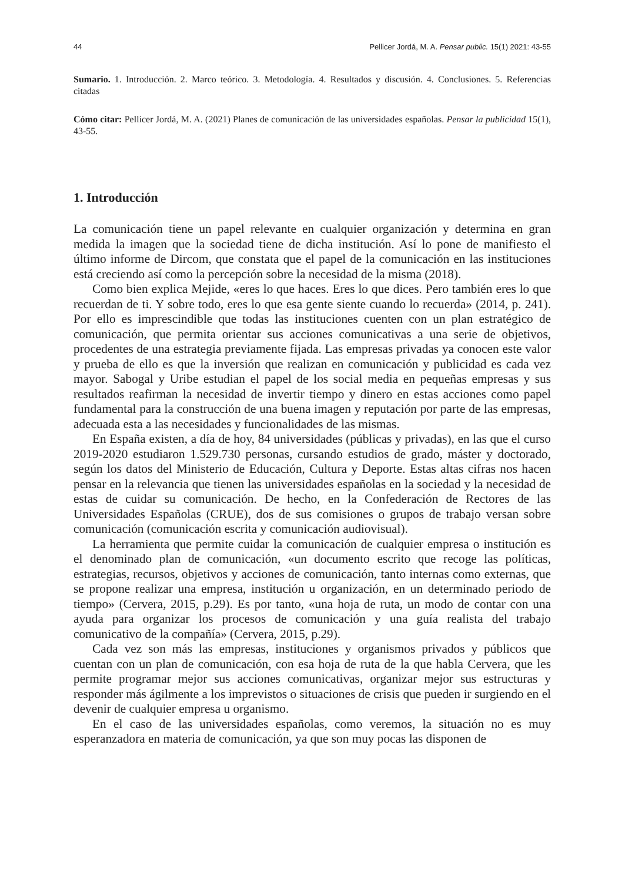44 Pellicer Jordá, M. A. Pensar public. 15(1) 2021: 43-55
Sumario. 1. Introducción. 2. Marco teórico. 3. Metodología. 4. Resultados y discusión. 4. Conclusiones. 5. Referencias citadas
Cómo citar: Pellicer Jordá, M. A. (2021) Planes de comunicación de las universidades españolas. Pensar la publicidad 15(1), 43-55.
1. Introducción
La comunicación tiene un papel relevante en cualquier organización y determina en gran medida la imagen que la sociedad tiene de dicha institución. Así lo pone de manifiesto el último informe de Dircom, que constata que el papel de la comunicación en las instituciones está creciendo así como la percepción sobre la necesidad de la misma (2018).
Como bien explica Mejide, «eres lo que haces. Eres lo que dices. Pero también eres lo que recuerdan de ti. Y sobre todo, eres lo que esa gente siente cuando lo recuerda» (2014, p. 241). Por ello es imprescindible que todas las instituciones cuenten con un plan estratégico de comunicación, que permita orientar sus acciones comunicativas a una serie de objetivos, procedentes de una estrategia previamente fijada. Las empresas privadas ya conocen este valor y prueba de ello es que la inversión que realizan en comunicación y publicidad es cada vez mayor. Sabogal y Uribe estudian el papel de los social media en pequeñas empresas y sus resultados reafirman la necesidad de invertir tiempo y dinero en estas acciones como papel fundamental para la construcción de una buena imagen y reputación por parte de las empresas, adecuada esta a las necesidades y funcionalidades de las mismas.
En España existen, a día de hoy, 84 universidades (públicas y privadas), en las que el curso 2019-2020 estudiaron 1.529.730 personas, cursando estudios de grado, máster y doctorado, según los datos del Ministerio de Educación, Cultura y Deporte. Estas altas cifras nos hacen pensar en la relevancia que tienen las universidades españolas en la sociedad y la necesidad de estas de cuidar su comunicación. De hecho, en la Confederación de Rectores de las Universidades Españolas (CRUE), dos de sus comisiones o grupos de trabajo versan sobre comunicación (comunicación escrita y comunicación audiovisual).
La herramienta que permite cuidar la comunicación de cualquier empresa o institución es el denominado plan de comunicación, «un documento escrito que recoge las políticas, estrategias, recursos, objetivos y acciones de comunicación, tanto internas como externas, que se propone realizar una empresa, institución u organización, en un determinado periodo de tiempo» (Cervera, 2015, p.29). Es por tanto, «una hoja de ruta, un modo de contar con una ayuda para organizar los procesos de comunicación y una guía realista del trabajo comunicativo de la compañía» (Cervera, 2015, p.29).
Cada vez son más las empresas, instituciones y organismos privados y públicos que cuentan con un plan de comunicación, con esa hoja de ruta de la que habla Cervera, que les permite programar mejor sus acciones comunicativas, organizar mejor sus estructuras y responder más ágilmente a los imprevistos o situaciones de crisis que pueden ir surgiendo en el devenir de cualquier empresa u organismo.
En el caso de las universidades españolas, como veremos, la situación no es muy esperanzadora en materia de comunicación, ya que son muy pocas las disponen de